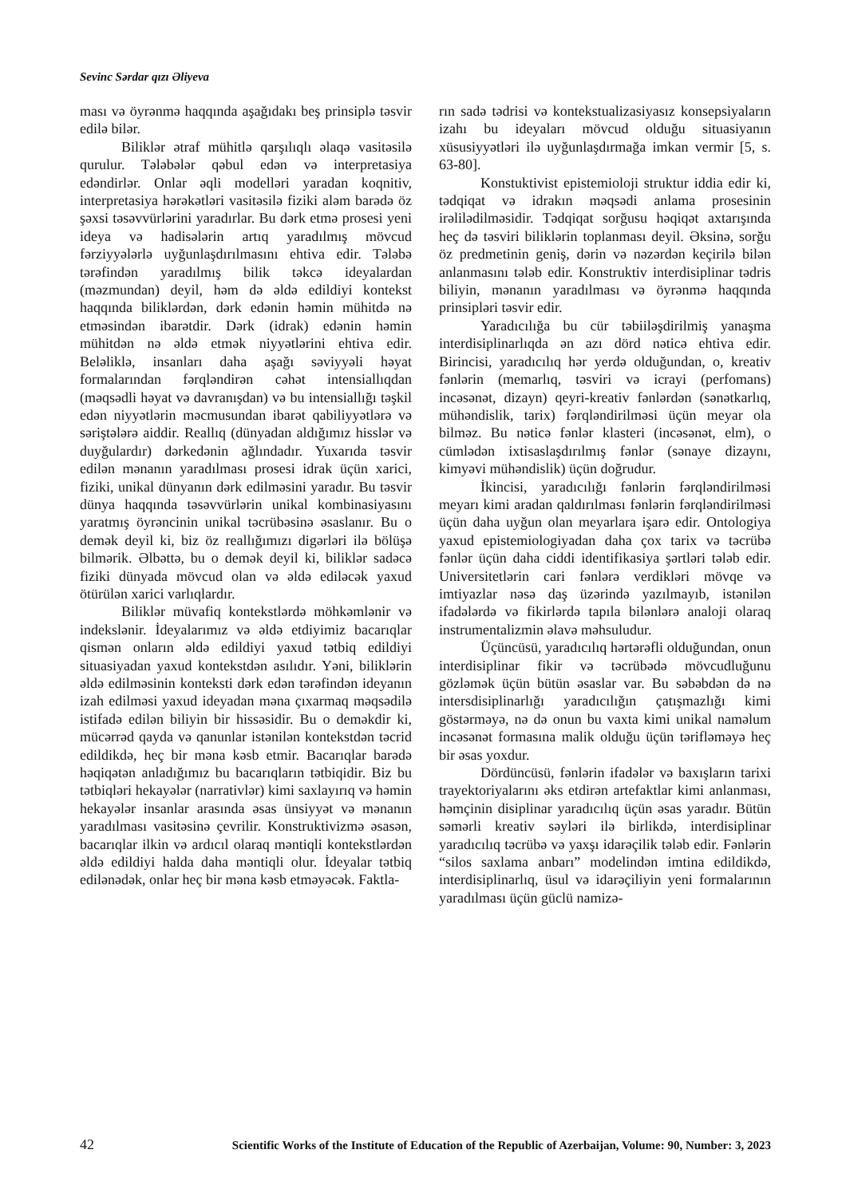Sevinc Sərdar qızı Əliyeva
ması və öyrənmə haqqında aşağıdakı beş prinsiplə təsvir edilə bilər.
Biliklər ətraf mühitlə qarşılıqlı əlaqə vasitəsilə qurulur. Tələbələr qəbul edən və interpretasiya edəndirlər. Onlar əqli modelləri yaradan koqnitiv, interpretasiya hərəkətləri vasitəsilə fiziki aləm barədə öz şəxsi təsəvvürlərini yaradırlar. Bu dərk etmə prosesi yeni ideya və hadisələrin artıq yaradılmış mövcud fərziyyələrlə uyğunlaşdırılmasını ehtiva edir. Tələbə tərəfindən yaradılmış bilik təkcə ideyalardan (məzmundan) deyil, həm də əldə edildiyi kontekst haqqında biliklərdən, dərk edənin həmin mühitdə nə etməsindən ibarətdir. Dərk (idrak) edənin həmin mühitdən nə əldə etmək niyyətlərini ehtiva edir. Beləliklə, insanları daha aşağı səviyyəli həyat formalarından fərqləndirən cəhət intensiallıqdan (məqsədli həyat və davranışdan) və bu intensiallığı təşkil edən niyyətlərin məcmusundan ibarət qabiliyyətlərə və səriştələrə aiddir. Reallıq (dünyadan aldığımız hisslər və duyğulardır) dərkedənin ağlındadır. Yuxarıda təsvir edilən mənanın yaradılması prosesi idrak üçün xarici, fiziki, unikal dünyanın dərk edilməsini yaradır. Bu təsvir dünya haqqında təsəvvürlərin unikal kombinasiyasını yaratmış öyrəncinin unikal təcrübəsinə əsaslanır. Bu o demək deyil ki, biz öz reallığımızı digərləri ilə bölüşə bilmərik. Əlbəttə, bu o demək deyil ki, biliklər sadəcə fiziki dünyada mövcud olan və əldə ediləcək yaxud ötürülən xarici varlıqlardır.
Biliklər müvafiq kontekstlərdə möhkəmlənir və indekslənir. İdeyalarımız və əldə etdiyimiz bacarıqlar qismən onların əldə edildiyi yaxud tətbiq edildiyi situasiyadan yaxud kontekstdən asılıdır. Yəni, biliklərin əldə edilməsinin konteksti dərk edən tərəfindən ideyanın izah edilməsi yaxud ideyadan məna çıxarmaq məqsədilə istifadə edilən biliyin bir hissəsidir. Bu o deməkdir ki, mücərrəd qayda və qanunlar istənilən kontekstdən təcrid edildikdə, heç bir məna kəsb etmir. Bacarıqlar barədə həqiqətən anladığımız bu bacarıqların tətbiqidir. Biz bu tətbiqləri hekayələr (narrativlər) kimi saxlayırıq və həmin hekayələr insanlar arasında əsas ünsiyyət və mənanın yaradılması vasitəsinə çevrilir. Konstruktivizmə əsasən, bacarıqlar ilkin və ardıcıl olaraq məntiqli kontekstlərdən əldə edildiyi halda daha məntiqli olur. İdeyalar tətbiq edilənədək, onlar heç bir məna kəsb etməyəcək. Faktla-
rın sadə tədrisi və kontekstualizasiyasız konsepsiyaların izahı bu ideyaları mövcud olduğu situasiyanın xüsusiyyətləri ilə uyğunlaşdırmağa imkan vermir [5, s. 63-80].
Konstuktivist epistemioloji struktur iddia edir ki, tədqiqat və idrakın məqsədi anlama prosesinin irəlilədilməsidir. Tədqiqat sorğusu həqiqət axtarışında heç də təsviri biliklərin toplanması deyil. Əksinə, sorğu öz predmetinin geniş, dərin və nəzərdən keçirilə bilən anlanmasını tələb edir. Konstruktiv interdisiplinar tədris biliyin, mənanın yaradılması və öyrənmə haqqında prinsipləri təsvir edir.
Yaradıcılığa bu cür təbiiləşdirilmiş yanaşma interdisiplinarlıqda ən azı dörd nəticə ehtiva edir. Birincisi, yaradıcılıq hər yerdə olduğundan, o, kreativ fənlərin (memarlıq, təsviri və icrayi (perfomans) incəsənət, dizayn) qeyri-kreativ fənlərdən (sənətkarlıq, mühəndislik, tarix) fərqləndirilməsi üçün meyar ola bilməz. Bu nəticə fənlər klasteri (incəsənət, elm), o cümlədən ixtisaslaşdırılmış fənlər (sənaye dizaynı, kimyəvi mühəndislik) üçün doğrudur.
İkincisi, yaradıcılığı fənlərin fərqləndirilməsi meyarı kimi aradan qaldırılması fənlərin fərqləndirilməsi üçün daha uyğun olan meyarlara işarə edir. Ontologiya yaxud epistemiologiyadan daha çox tarix və təcrübə fənlər üçün daha ciddi identifikasiya şərtləri tələb edir. Universitetlərin cari fənlərə verdikləri mövqe və imtiyazlar nəsə daş üzərində yazılmayıb, istənilən ifadələrdə və fikirlərdə tapıla bilənlərə analoji olaraq instrumentalizmin əlavə məhsuludur.
Üçüncüsü, yaradıcılıq hərtərəfli olduğundan, onun interdisiplinar fikir və təcrübədə mövcudluğunu gözləmək üçün bütün əsaslar var. Bu səbəbdən də nə intersdisiplinarlığı yaradıcılığın çatışmazlığı kimi göstərməyə, nə də onun bu vaxta kimi unikal naməlum incəsənət formasına malik olduğu üçün tərifləməyə heç bir əsas yoxdur.
Dördüncüsü, fənlərin ifadələr və baxışların tarixi trayektoriyalarını əks etdirən artefaktlar kimi anlanması, həmçinin disiplinar yaradıcılıq üçün əsas yaradır. Bütün səmərli kreativ səyləri ilə birlikdə, interdisiplinar yaradıcılıq təcrübə və yaxşı idarəçilik tələb edir. Fənlərin “silos saxlama anbarı” modelindən imtina edildikdə, interdisiplinarlıq, üsul və idarəçiliyin yeni formalarının yaradılması üçün güclü namizə-
42 Scientific Works of the Institute of Education of the Republic of Azerbaijan, Volume: 90, Number: 3, 2023